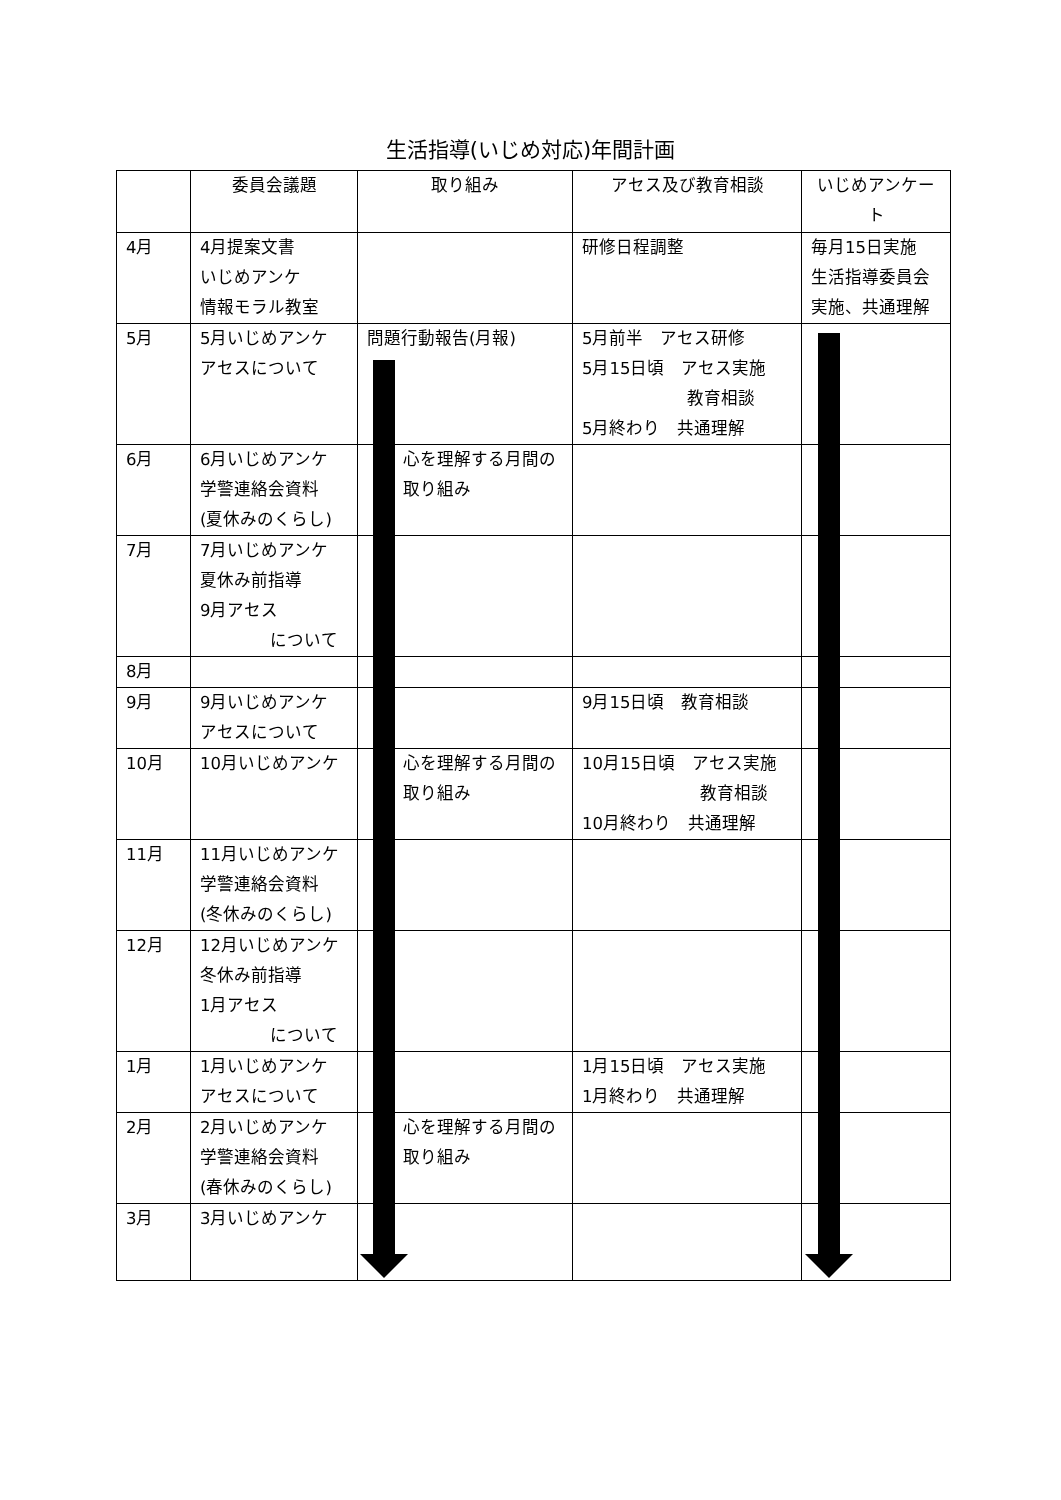生活指導(いじめ対応)年間計画
| | 委員会議題 | 取り組み | アセス及び教育相談 | いじめアンケート |
| 4月 | 4月提案文書 いじめアンケ 情報モラル教室 | | 研修日程調整 | 毎月15日実施 生活指導委員会 実施、共通理解 |
| 5月 | 5月いじめアンケ アセスについて | 問題行動報告(月報) | 5月前半 アセス研修 5月15日頃 アセス実施 教育相談 5月終わり 共通理解 | |
| 6月 | 6月いじめアンケ 学警連絡会資料 (夏休みのくらし) | 心を理解する月間の 取り組み | | |
| 7月 | 7月いじめアンケ 夏休み前指導 9月アセス について | | | |
| 8月 | | | | |
| 9月 | 9月いじめアンケ アセスについて | | 9月15日頃 教育相談 | |
| 10月 | 10月いじめアンケ | 心を理解する月間の 取り組み | 10月15日頃 アセス実施 教育相談 10月終わり 共通理解 | |
| 11月 | 11月いじめアンケ 学警連絡会資料 (冬休みのくらし) | | | |
| 12月 | 12月いじめアンケ 冬休み前指導 1月アセス について | | | |
| 1月 | 1月いじめアンケ アセスについて | | 1月15日頃 アセス実施 1月終わり 共通理解 | |
| 2月 | 2月いじめアンケ 学警連絡会資料 (春休みのくらし) | 心を理解する月間の 取り組み | | |
| 3月 | 3月いじめアンケ | | | |